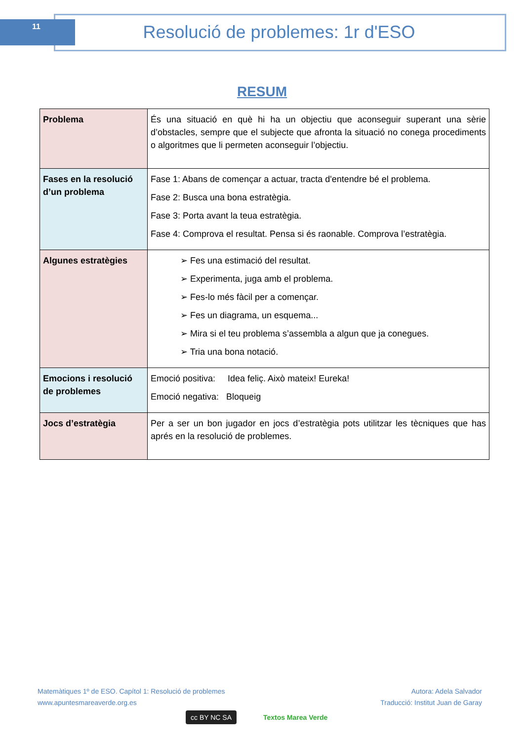11 Resolució de problemes: 1r d'ESO
RESUM
| Problema | És una situació en què hi ha un objectiu que aconseguir superant una sèrie d’obstacles, sempre que el subjecte que afronta la situació no conega procediments o algoritmes que li permeten aconseguir l’objectiu. |
| Fases en la resolució d’un problema | Fase 1: Abans de començar a actuar, tracta d'entendre bé el problema. Fase 2: Busca una bona estratègia. Fase 3: Porta avant la teua estratègia. Fase 4: Comprova el resultat. Pensa si és raonable. Comprova l’estratègia. |
| Algunes estratègies | ➢ Fes una estimació del resultat. ➢ Experimenta, juga amb el problema. ➢ Fes-lo més fàcil per a començar. ➢ Fes un diagrama, un esquema... ➢ Mira si el teu problema s’assembla a algun que ja conegues. ➢ Tria una bona notació. |
| Emocions i resolució de problemes | Emoció positiva: Idea feliç. Això mateix! Eureka! Emoció negativa: Bloqueig |
| Jocs d’estratègia | Per a ser un bon jugador en jocs d’estratègia pots utilitzar les tècniques que has aprés en la resolució de problemes. |
Matemàtiques 1º de ESO. Capítol 1: Resolució de problemes
www.apuntesmareaverde.org.es
Autora: Adela Salvador
Traducció: Institut Juan de Garay
cc BY NC SA Textos Marea Verde